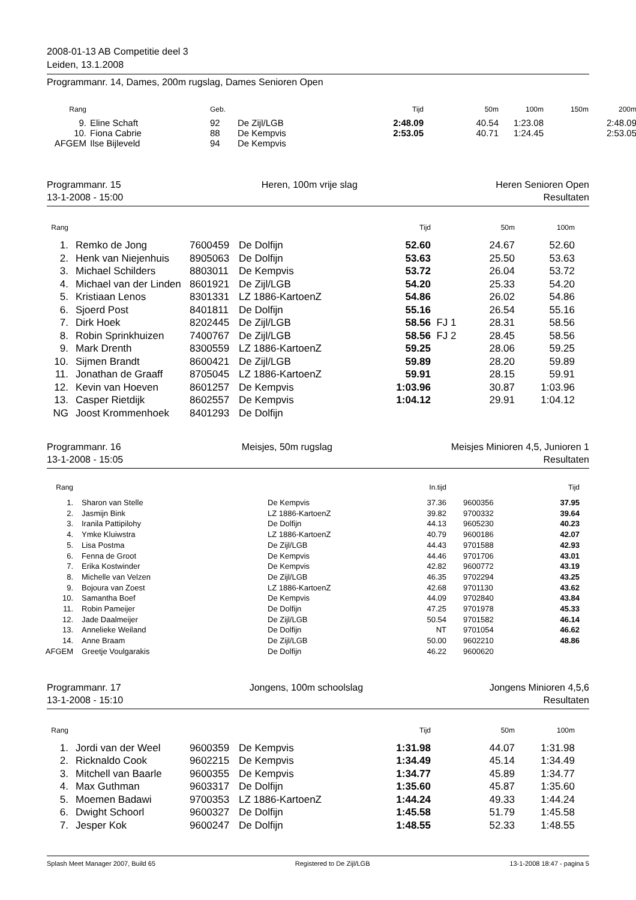2008-01-13 AB Competitie deel 3
Leiden, 13.1.2008
Programmanr. 14, Dames, 200m rugslag, Dames Senioren Open
| Rang | | | Geb. | | Tijd | 50m | 100m | 150m | 200m |
| --- | --- | --- | --- | --- | --- | --- | --- | --- | --- |
| 9. | | Eline Schaft | 92 | De Zijl/LGB | 2:48.09 | 40.54 | 1:23.08 | | 2:48.09 |
| 10. | | Fiona Cabrie | 88 | De Kempvis | 2:53.05 | 40.71 | 1:24.45 | | 2:53.05 |
| AFGEM | | Ilse Bijleveld | 94 | De Kempvis | | | | | |
Programmanr. 15
13-1-2008 - 15:00 Heren, 100m vrije slag Heren Senioren Open
Resultaten
| Rang | | | | | Tijd | | 50m | 100m |
| --- | --- | --- | --- | --- | --- | --- | --- | --- |
| 1. | | Remko de Jong | 7600459 | De Dolfijn | 52.60 | | 24.67 | 52.60 |
| 2. | | Henk van Niejenhuis | 8905063 | De Dolfijn | 53.63 | | 25.50 | 53.63 |
| 3. | | Michael Schilders | 8803011 | De Kempvis | 53.72 | | 26.04 | 53.72 |
| 4. | | Michael van der Linden | 8601921 | De Zijl/LGB | 54.20 | | 25.33 | 54.20 |
| 5. | | Kristiaan Lenos | 8301331 | LZ 1886-KartoenZ | 54.86 | | 26.02 | 54.86 |
| 6. | | Sjoerd Post | 8401811 | De Dolfijn | 55.16 | | 26.54 | 55.16 |
| 7. | | Dirk Hoek | 8202445 | De Zijl/LGB | 58.56 | FJ 1 | 28.31 | 58.56 |
| 8. | | Robin Sprinkhuizen | 7400767 | De Zijl/LGB | 58.56 | FJ 2 | 28.45 | 58.56 |
| 9. | | Mark Drenth | 8300559 | LZ 1886-KartoenZ | 59.25 | | 28.06 | 59.25 |
| 10. | | Sijmen Brandt | 8600421 | De Zijl/LGB | 59.89 | | 28.20 | 59.89 |
| 11. | | Jonathan de Graaff | 8705045 | LZ 1886-KartoenZ | 59.91 | | 28.15 | 59.91 |
| 12. | | Kevin van Hoeven | 8601257 | De Kempvis | 1:03.96 | | 30.87 | 1:03.96 |
| 13. | | Casper Rietdijk | 8602557 | De Kempvis | 1:04.12 | | 29.91 | 1:04.12 |
| NG | | Joost Krommenhoek | 8401293 | De Dolfijn | | | | |
Programmanr. 16
13-1-2008 - 15:05 Meisjes, 50m rugslag Meisjes Minioren 4,5, Junioren 1
Resultaten
| Rang | | | | In.tijd | | | Tijd |
| --- | --- | --- | --- | --- | --- | --- | --- |
| 1. | | Sharon van Stelle | De Kempvis | 37.36 | | 9600356 | 37.95 |
| 2. | | Jasmijn Bink | LZ 1886-KartoenZ | 39.82 | | 9700332 | 39.64 |
| 3. | | Iranila Pattipilohy | De Dolfijn | 44.13 | | 9605230 | 40.23 |
| 4. | | Ymke Kluiwstra | LZ 1886-KartoenZ | 40.79 | | 9600186 | 42.07 |
| 5. | | Lisa Postma | De Zijl/LGB | 44.43 | | 9701588 | 42.93 |
| 6. | | Fenna de Groot | De Kempvis | 44.46 | | 9701706 | 43.01 |
| 7. | | Erika Kostwinder | De Kempvis | 42.82 | | 9600772 | 43.19 |
| 8. | | Michelle van Velzen | De Zijl/LGB | 46.35 | | 9702294 | 43.25 |
| 9. | | Bojoura van Zoest | LZ 1886-KartoenZ | 42.68 | | 9701130 | 43.62 |
| 10. | | Samantha Boef | De Kempvis | 44.09 | | 9702840 | 43.84 |
| 11. | | Robin Pameijer | De Dolfijn | 47.25 | | 9701978 | 45.33 |
| 12. | | Jade Daalmeijer | De Zijl/LGB | 50.54 | | 9701582 | 46.14 |
| 13. | | Annelieke Weiland | De Dolfijn | NT | | 9701054 | 46.62 |
| 14. | | Anne Braam | De Zijl/LGB | 50.00 | | 9602210 | 48.86 |
| AFGEM | | Greetje Voulgarakis | De Dolfijn | 46.22 | | 9600620 | |
Programmanr. 17
13-1-2008 - 15:10 Jongens, 100m schoolslag Jongens Minioren 4,5,6
Resultaten
| Rang | | | | | Tijd | | 50m | 100m |
| --- | --- | --- | --- | --- | --- | --- | --- | --- |
| 1. | | Jordi van der Weel | 9600359 | De Kempvis | 1:31.98 | | 44.07 | 1:31.98 |
| 2. | | Ricknaldo Cook | 9602215 | De Kempvis | 1:34.49 | | 45.14 | 1:34.49 |
| 3. | | Mitchell van Baarle | 9600355 | De Kempvis | 1:34.77 | | 45.89 | 1:34.77 |
| 4. | | Max Guthman | 9603317 | De Dolfijn | 1:35.60 | | 45.87 | 1:35.60 |
| 5. | | Moemen Badawi | 9700353 | LZ 1886-KartoenZ | 1:44.24 | | 49.33 | 1:44.24 |
| 6. | | Dwight Schoorl | 9600327 | De Dolfijn | 1:45.58 | | 51.79 | 1:45.58 |
| 7. | | Jesper Kok | 9600247 | De Dolfijn | 1:48.55 | | 52.33 | 1:48.55 |
Splash Meet Manager 2007, Build 65 Registered to De Zijl/LGB 13-1-2008 18:47 - pagina 5